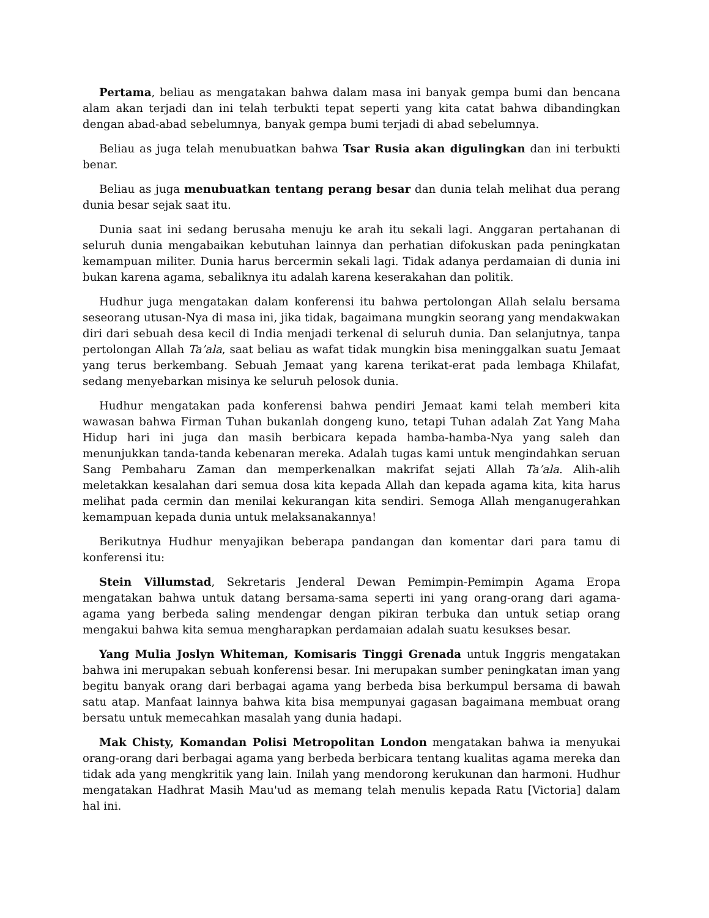Pertama, beliau as mengatakan bahwa dalam masa ini banyak gempa bumi dan bencana alam akan terjadi dan ini telah terbukti tepat seperti yang kita catat bahwa dibandingkan dengan abad-abad sebelumnya, banyak gempa bumi terjadi di abad sebelumnya.
Beliau as juga telah menubuatkan bahwa Tsar Rusia akan digulingkan dan ini terbukti benar.
Beliau as juga menubuatkan tentang perang besar dan dunia telah melihat dua perang dunia besar sejak saat itu.
Dunia saat ini sedang berusaha menuju ke arah itu sekali lagi. Anggaran pertahanan di seluruh dunia mengabaikan kebutuhan lainnya dan perhatian difokuskan pada peningkatan kemampuan militer. Dunia harus bercermin sekali lagi. Tidak adanya perdamaian di dunia ini bukan karena agama, sebaliknya itu adalah karena keserakahan dan politik.
Hudhur juga mengatakan dalam konferensi itu bahwa pertolongan Allah selalu bersama seseorang utusan-Nya di masa ini, jika tidak, bagaimana mungkin seorang yang mendakwakan diri dari sebuah desa kecil di India menjadi terkenal di seluruh dunia. Dan selanjutnya, tanpa pertolongan Allah Ta’ala, saat beliau as wafat tidak mungkin bisa meninggalkan suatu Jemaat yang terus berkembang. Sebuah Jemaat yang karena terikat-erat pada lembaga Khilafat, sedang menyebarkan misinya ke seluruh pelosok dunia.
Hudhur mengatakan pada konferensi bahwa pendiri Jemaat kami telah memberi kita wawasan bahwa Firman Tuhan bukanlah dongeng kuno, tetapi Tuhan adalah Zat Yang Maha Hidup hari ini juga dan masih berbicara kepada hamba-hamba-Nya yang saleh dan menunjukkan tanda-tanda kebenaran mereka. Adalah tugas kami untuk mengindahkan seruan Sang Pembaharu Zaman dan memperkenalkan makrifat sejati Allah Ta’ala. Alih-alih meletakkan kesalahan dari semua dosa kita kepada Allah dan kepada agama kita, kita harus melihat pada cermin dan menilai kekurangan kita sendiri. Semoga Allah menganugerahkan kemampuan kepada dunia untuk melaksanakannya!
Berikutnya Hudhur menyajikan beberapa pandangan dan komentar dari para tamu di konferensi itu:
Stein Villumstad, Sekretaris Jenderal Dewan Pemimpin-Pemimpin Agama Eropa mengatakan bahwa untuk datang bersama-sama seperti ini yang orang-orang dari agama-agama yang berbeda saling mendengar dengan pikiran terbuka dan untuk setiap orang mengakui bahwa kita semua mengharapkan perdamaian adalah suatu kesukses besar.
Yang Mulia Joslyn Whiteman, Komisaris Tinggi Grenada untuk Inggris mengatakan bahwa ini merupakan sebuah konferensi besar. Ini merupakan sumber peningkatan iman yang begitu banyak orang dari berbagai agama yang berbeda bisa berkumpul bersama di bawah satu atap. Manfaat lainnya bahwa kita bisa mempunyai gagasan bagaimana membuat orang bersatu untuk memecahkan masalah yang dunia hadapi.
Mak Chisty, Komandan Polisi Metropolitan London mengatakan bahwa ia menyukai orang-orang dari berbagai agama yang berbeda berbicara tentang kualitas agama mereka dan tidak ada yang mengkritik yang lain. Inilah yang mendorong kerukunan dan harmoni. Hudhur mengatakan Hadhrat Masih Mau'ud as memang telah menulis kepada Ratu [Victoria] dalam hal ini.